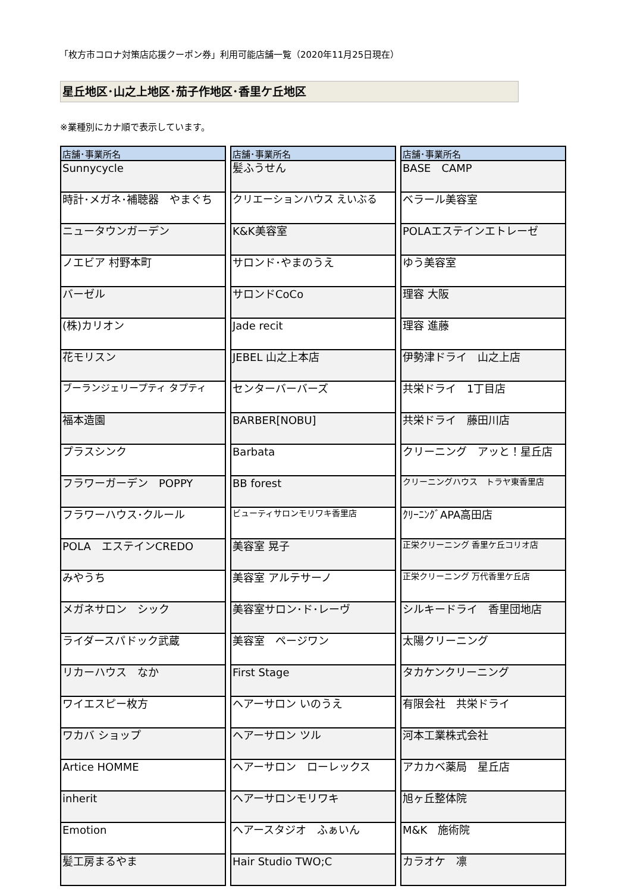「枚方市コロナ対策店応援クーポン券」利用可能店舗一覧（2020年11月25日現在）
星丘地区･山之上地区･茄子作地区･香里ケ丘地区
※業種別にカナ順で表示しています。
| 店舗･事業所名 |
| --- |
| Sunnycycle |
| 時計･メガネ･補聴器 やまぐち |
| ニュータウンガーデン |
| ノエビア 村野本町 |
| バーゼル |
| (株)カリオン |
| 花モリスン |
| ブーランジェリープティ タプティ |
| 福本造園 |
| プラスシンク |
| フラワーガーデン POPPY |
| フラワーハウス･クルール |
| POLA エステインCREDO |
| みやうち |
| メガネサロン シック |
| ライダースパドック武蔵 |
| リカーハウス なか |
| ワイエスピー枚方 |
| ワカバ ショップ |
| Artice HOMME |
| inherit |
| Emotion |
| 髪工房まるやま |
| 店舗･事業所名 |
| --- |
| 髪ふうせん |
| クリエーションハウス えいぶる |
| K&K美容室 |
| サロンド･やまのうえ |
| サロンドCoCo |
| Jade recit |
| JEBEL 山之上本店 |
| センターバーバーズ |
| BARBER[NOBU] |
| Barbata |
| BB forest |
| ビューティサロンモリワキ香里店 |
| 美容室 晃子 |
| 美容室 アルテサーノ |
| 美容室サロン･ド･レーヴ |
| 美容室 ページワン |
| First Stage |
| ヘアーサロン いのうえ |
| ヘアーサロン ツル |
| ヘアーサロン ローレックス |
| ヘアーサロンモリワキ |
| ヘアースタジオ ふぁいん |
| Hair Studio TWO;C |
| 店舗･事業所名 |
| --- |
| BASE CAMP |
| ベラール美容室 |
| POLAエステインエトレーゼ |
| ゆう美容室 |
| 理容 大阪 |
| 理容 進藤 |
| 伊勢津ドライ 山之上店 |
| 共栄ドライ 1丁目店 |
| 共栄ドライ 藤田川店 |
| クリーニング アッと！星丘店 |
| クリーニングハウス トラヤ東香里店 |
| ｸﾘｰﾆﾝｸﾞAPA高田店 |
| 正栄クリーニング 香里ケ丘コリオ店 |
| 正栄クリーニング 万代香里ケ丘店 |
| シルキードライ 香里団地店 |
| 太陽クリーニング |
| タカケンクリーニング |
| 有限会社 共栄ドライ |
| 河本工業株式会社 |
| アカカベ薬局 星丘店 |
| 旭ヶ丘整体院 |
| M&K 施術院 |
| カラオケ 凛 |